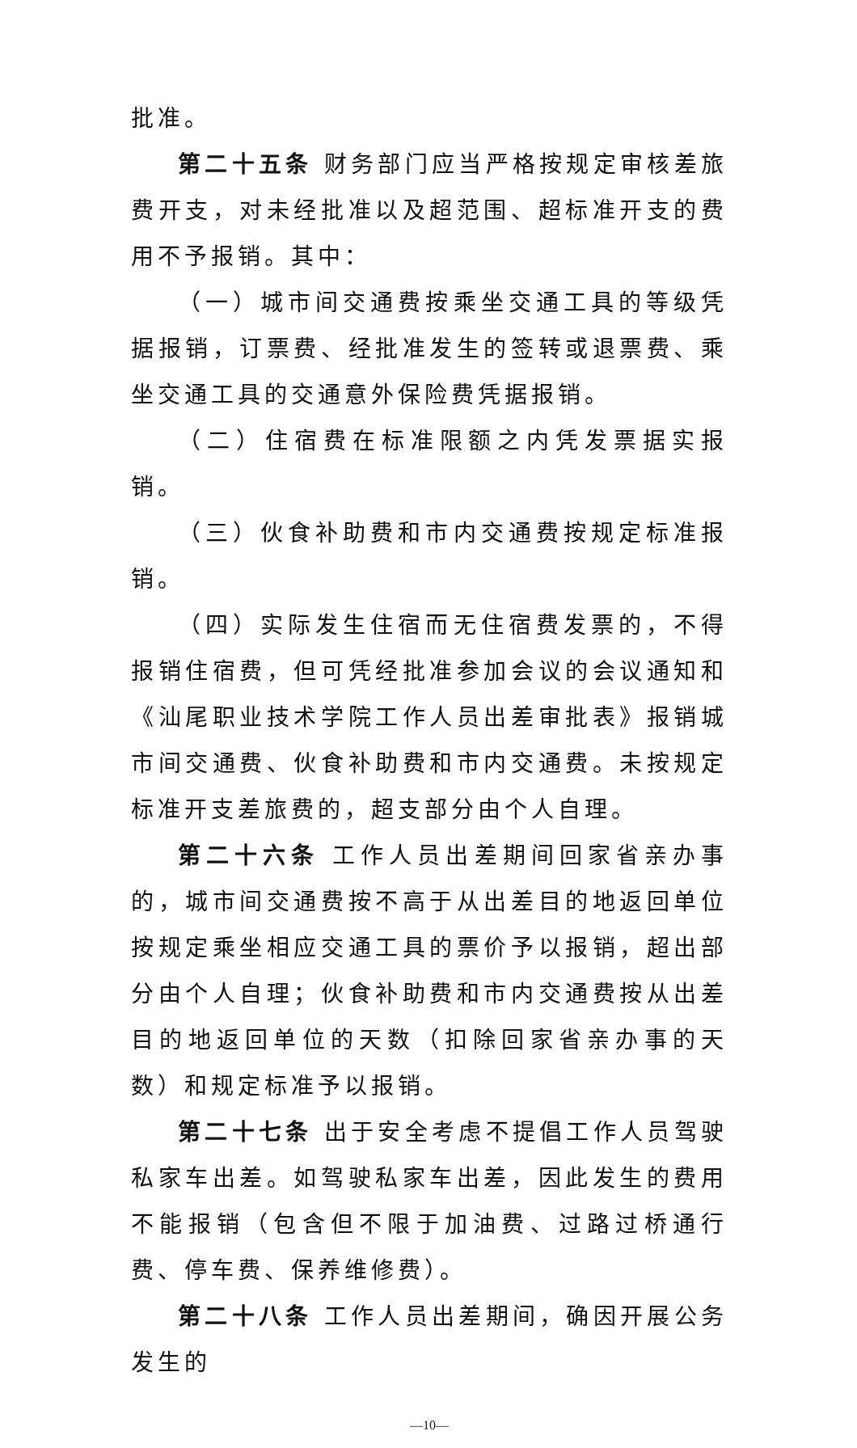批准。
第二十五条 财务部门应当严格按规定审核差旅费开支，对未经批准以及超范围、超标准开支的费用不予报销。其中：
（一）城市间交通费按乘坐交通工具的等级凭据报销，订票费、经批准发生的签转或退票费、乘坐交通工具的交通意外保险费凭据报销。
（二）住宿费在标准限额之内凭发票据实报销。
（三）伙食补助费和市内交通费按规定标准报销。
（四）实际发生住宿而无住宿费发票的，不得报销住宿费，但可凭经批准参加会议的会议通知和《汕尾职业技术学院工作人员出差审批表》报销城市间交通费、伙食补助费和市内交通费。未按规定标准开支差旅费的，超支部分由个人自理。
第二十六条 工作人员出差期间回家省亲办事的，城市间交通费按不高于从出差目的地返回单位按规定乘坐相应交通工具的票价予以报销，超出部分由个人自理；伙食补助费和市内交通费按从出差目的地返回单位的天数（扣除回家省亲办事的天数）和规定标准予以报销。
第二十七条 出于安全考虑不提倡工作人员驾驶私家车出差。如驾驶私家车出差，因此发生的费用不能报销（包含但不限于加油费、过路过桥通行费、停车费、保养维修费）。
第二十八条 工作人员出差期间，确因开展公务发生的
—10—